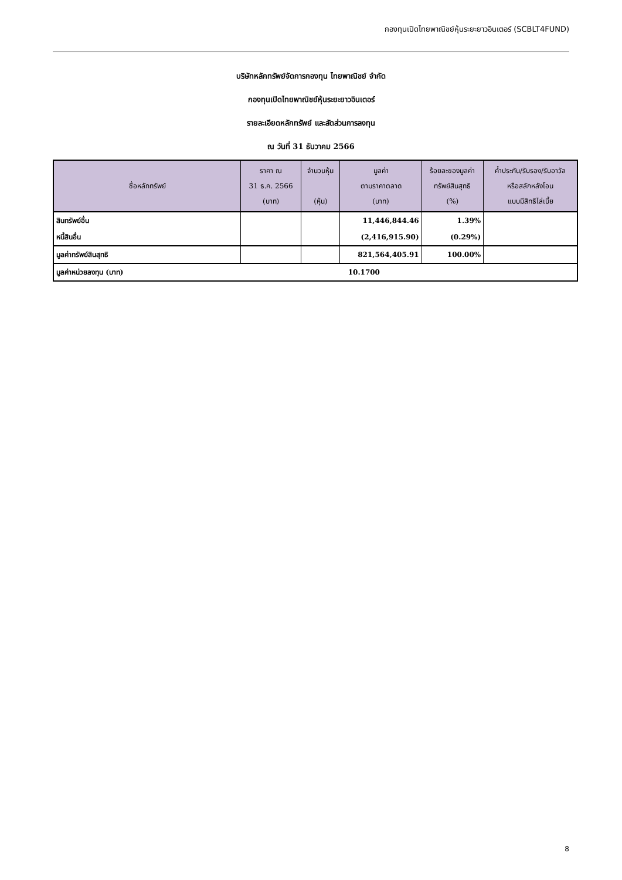กองทุนเปิดไทยพาณิชย์หุ้นระยะยาวอินเตอร์ (SCBLT4FUND)
บริษัทหลักทรัพย์จัดการกองทุน ไทยพาณิชย์ จำกัด
กองทุนเปิดไทยพาณิชย์หุ้นระยะยาวอินเตอร์
รายละเอียดหลักทรัพย์ และสัดส่วนการลงทุน
ณ วันที่ 31 ธันวาคม 2566
| ชื่อหลักทรัพย์ | ราคา ณ 31 ธ.ค. 2566 (บาท) | จำนวนหุ้น (หุ้น) | มูลค่า ตามราคาตลาด (บาท) | ร้อยละของมูลค่า ทรัพย์สินสุทธิ (%) | ค้ำประกัน/รับรอง/รับอาวัล หรือสลักหลังโอน แบบมีสิทธิไล่เบี้ย |
| --- | --- | --- | --- | --- | --- |
| สินทรัพย์อื่น | | | 11,446,844.46 | 1.39% | |
| หนี้สินอื่น | | | (2,416,915.90) | (0.29%) | |
| มูลค่าทรัพย์สินสุทธิ | | | 821,564,405.91 | 100.00% | |
| มูลค่าหน่วยลงทุน (บาท) | | 10.1700 | | | |
8